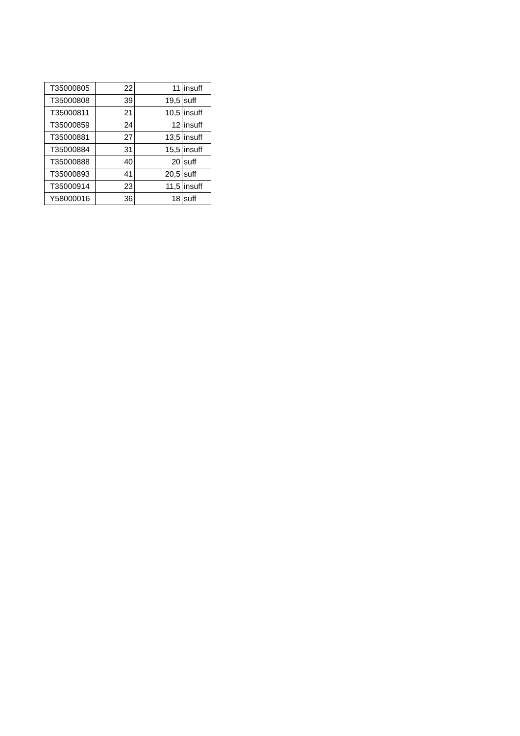| T35000805 | 22 | 11 | insuff |
| T35000808 | 39 | 19,5 | suff |
| T35000811 | 21 | 10,5 | insuff |
| T35000859 | 24 | 12 | insuff |
| T35000881 | 27 | 13,5 | insuff |
| T35000884 | 31 | 15,5 | insuff |
| T35000888 | 40 | 20 | suff |
| T35000893 | 41 | 20,5 | suff |
| T35000914 | 23 | 11,5 | insuff |
| Y58000016 | 36 | 18 | suff |